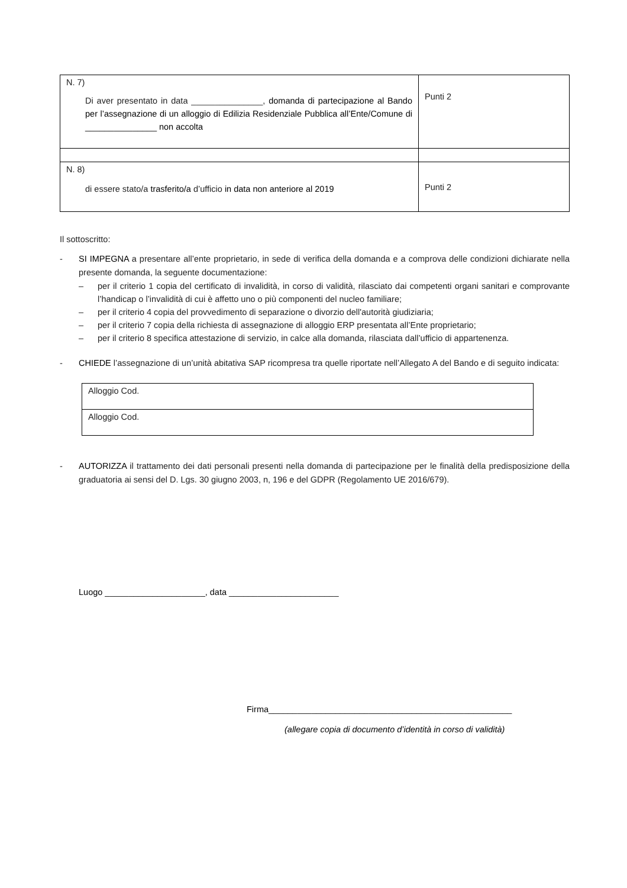| N. 7) Di aver presentato in data _______________, domanda di partecipazione al Bando per l’assegnazione di un alloggio di Edilizia Residenziale Pubblica all’Ente/Comune di _______________ non accolta | Punti 2 |
| N. 8) di essere stato/a trasferito/a d’ufficio in data non anteriore al 2019 | Punti 2 |
Il sottoscritto:
- SI IMPEGNA a presentare all’ente proprietario, in sede di verifica della domanda e a comprova delle condizioni dichiarate nella presente domanda, la seguente documentazione:
– per il criterio 1 copia del certificato di invalidità, in corso di validità, rilasciato dai competenti organi sanitari e comprovante l’handicap o l’invalidità di cui è affetto uno o più componenti del nucleo familiare;
– per il criterio 4 copia del provvedimento di separazione o divorzio dell'autorità giudiziaria;
– per il criterio 7 copia della richiesta di assegnazione di alloggio ERP presentata all’Ente proprietario;
– per il criterio 8 specifica attestazione di servizio, in calce alla domanda, rilasciata dall’ufficio di appartenenza.
- CHIEDE l’assegnazione di un’unità abitativa SAP ricompresa tra quelle riportate nell’Allegato A del Bando e di seguito indicata:
| Alloggio Cod. |
| Alloggio Cod. |
- AUTORIZZA il trattamento dei dati personali presenti nella domanda di partecipazione per le finalità della predisposizione della graduatoria ai sensi del D. Lgs. 30 giugno 2003, n, 196 e del GDPR (Regolamento UE 2016/679).
Luogo _____________________, data _______________________
Firma___________________________________________________
(allegare copia di documento d’identità in corso di validità)